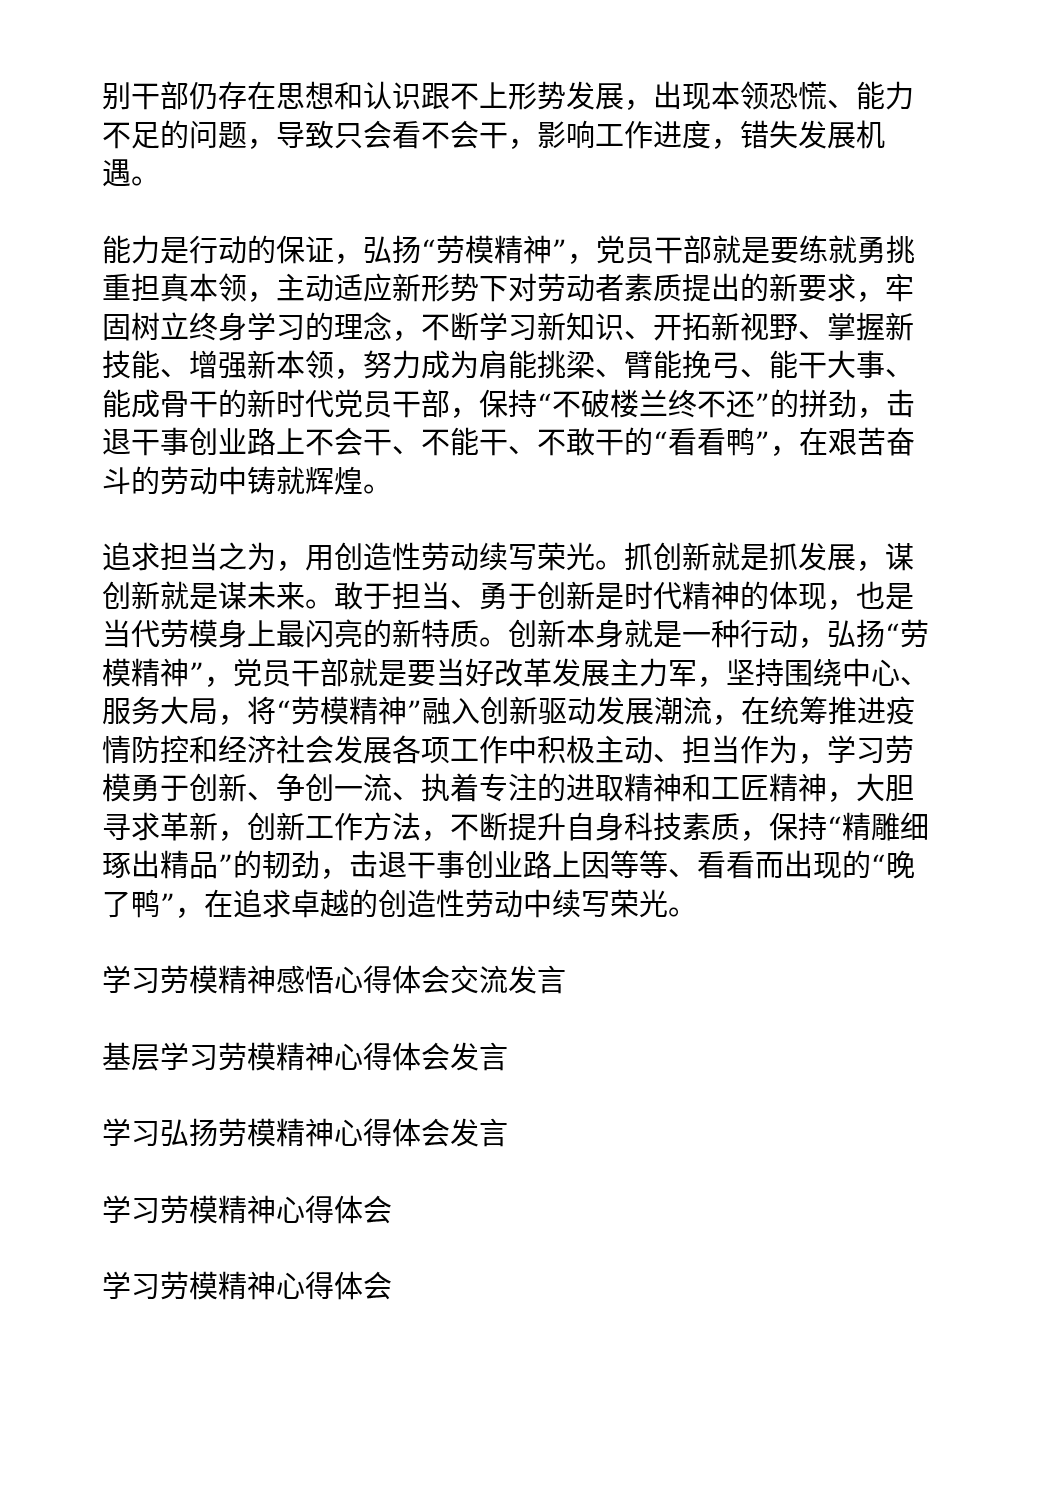别干部仍存在思想和认识跟不上形势发展，出现本领恐慌、能力不足的问题，导致只会看不会干，影响工作进度，错失发展机遇。
能力是行动的保证，弘扬“劳模精神”，党员干部就是要练就勇挑重担真本领，主动适应新形势下对劳动者素质提出的新要求，牢固树立终身学习的理念，不断学习新知识、开拓新视野、掌握新技能、增强新本领，努力成为肩能挑梁、臂能挽弓、能干大事、能成骨干的新时代党员干部，保持“不破楼兰终不还”的拼劲，击退干事创业路上不会干、不能干、不敢干的“看看鸭”，在艰苦奋斗的劳动中铸就辉煌。
追求担当之为，用创造性劳动续写荣光。抓创新就是抓发展，谋创新就是谋未来。敢于担当、勇于创新是时代精神的体现，也是当代劳模身上最闪亮的新特质。创新本身就是一种行动，弘扬“劳模精神”，党员干部就是要当好改革发展主力军，坚持围绕中心、服务大局，将“劳模精神”融入创新驱动发展潮流，在统筹推进疫情防控和经济社会发展各项工作中积极主动、担当作为，学习劳模勇于创新、争创一流、执着专注的进取精神和工匠精神，大胆寻求革新，创新工作方法，不断提升自身科技素质，保持“精雕细琢出精品”的韧劲，击退干事创业路上因等等、看看而出现的“晚了鸭”，在追求卓越的创造性劳动中续写荣光。
学习劳模精神感悟心得体会交流发言
基层学习劳模精神心得体会发言
学习弘扬劳模精神心得体会发言
学习劳模精神心得体会
学习劳模精神心得体会